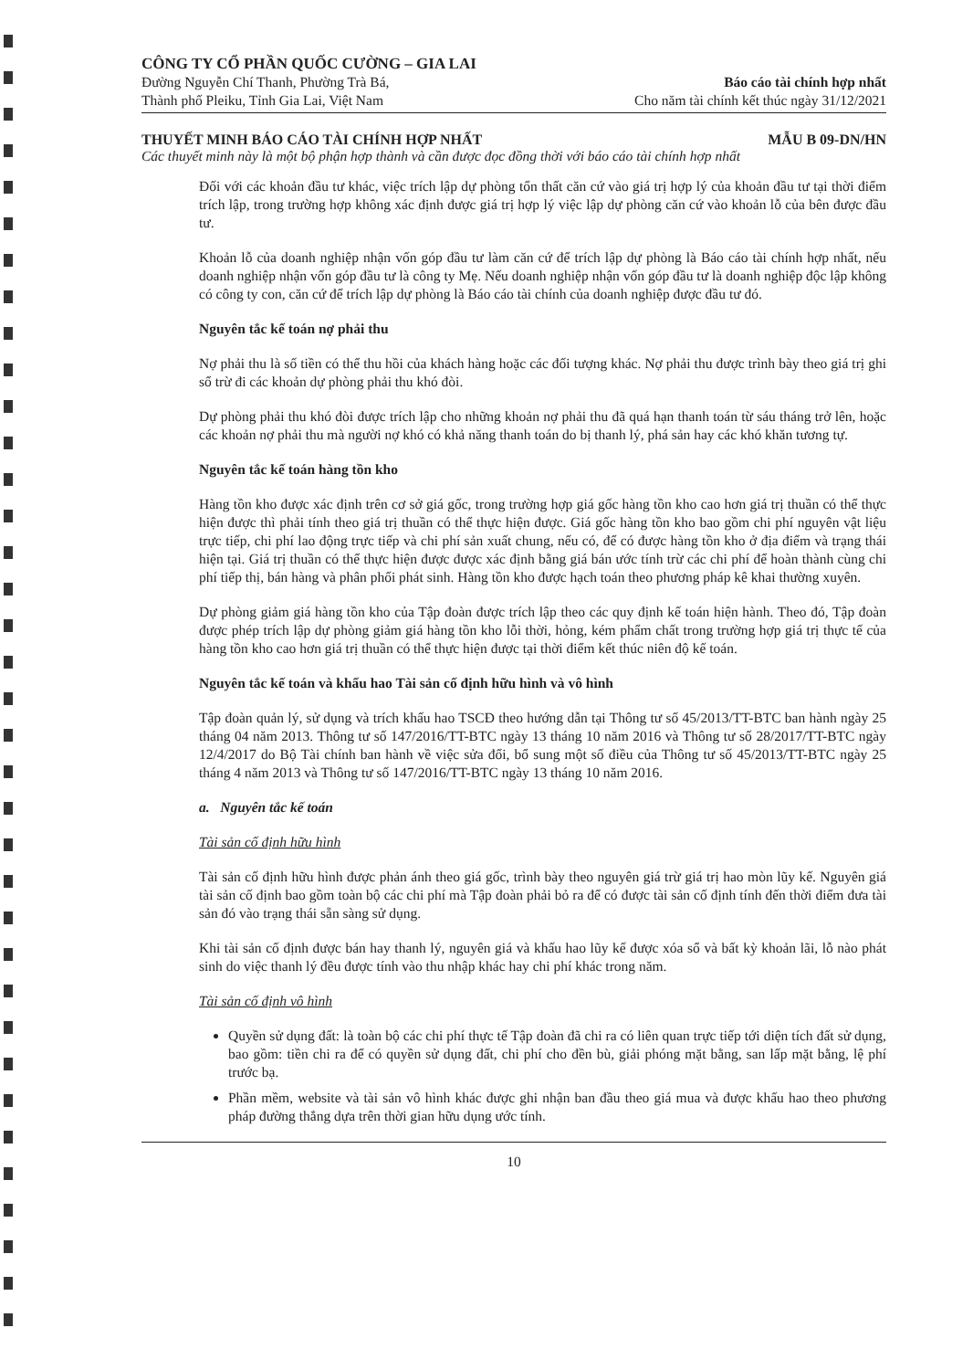CÔNG TY CỔ PHẦN QUỐC CƯỜNG – GIA LAI
Đường Nguyễn Chí Thanh, Phường Trà Bá,
Thành phố Pleiku, Tỉnh Gia Lai, Việt Nam
Báo cáo tài chính hợp nhất
Cho năm tài chính kết thúc ngày 31/12/2021
THUYẾT MINH BÁO CÁO TÀI CHÍNH HỢP NHẤT MẪU B 09-DN/HN
Các thuyết minh này là một bộ phận hợp thành và cần được đọc đồng thời với báo cáo tài chính hợp nhất
Đối với các khoản đầu tư khác, việc trích lập dự phòng tổn thất căn cứ vào giá trị hợp lý của khoản đầu tư tại thời điểm trích lập, trong trường hợp không xác định được giá trị hợp lý việc lập dự phòng căn cứ vào khoản lỗ của bên được đầu tư.
Khoản lỗ của doanh nghiệp nhận vốn góp đầu tư làm căn cứ để trích lập dự phòng là Báo cáo tài chính hợp nhất, nếu doanh nghiệp nhận vốn góp đầu tư là công ty Mẹ. Nếu doanh nghiệp nhận vốn góp đầu tư là doanh nghiệp độc lập không có công ty con, căn cứ để trích lập dự phòng là Báo cáo tài chính của doanh nghiệp được đầu tư đó.
Nguyên tắc kế toán nợ phải thu
Nợ phải thu là số tiền có thể thu hồi của khách hàng hoặc các đối tượng khác. Nợ phải thu được trình bày theo giá trị ghi sổ trừ đi các khoản dự phòng phải thu khó đòi.
Dự phòng phải thu khó đòi được trích lập cho những khoản nợ phải thu đã quá hạn thanh toán từ sáu tháng trở lên, hoặc các khoản nợ phải thu mà người nợ khó có khả năng thanh toán do bị thanh lý, phá sản hay các khó khăn tương tự.
Nguyên tắc kế toán hàng tồn kho
Hàng tồn kho được xác định trên cơ sở giá gốc, trong trường hợp giá gốc hàng tồn kho cao hơn giá trị thuần có thể thực hiện được thì phải tính theo giá trị thuần có thể thực hiện được. Giá gốc hàng tồn kho bao gồm chi phí nguyên vật liệu trực tiếp, chi phí lao động trực tiếp và chi phí sản xuất chung, nếu có, để có được hàng tồn kho ở địa điểm và trạng thái hiện tại. Giá trị thuần có thể thực hiện được được xác định bằng giá bán ước tính trừ các chi phí để hoàn thành cùng chi phí tiếp thị, bán hàng và phân phối phát sinh. Hàng tồn kho được hạch toán theo phương pháp kê khai thường xuyên.
Dự phòng giảm giá hàng tồn kho của Tập đoàn được trích lập theo các quy định kế toán hiện hành. Theo đó, Tập đoàn được phép trích lập dự phòng giảm giá hàng tồn kho lỗi thời, hỏng, kém phẩm chất trong trường hợp giá trị thực tế của hàng tồn kho cao hơn giá trị thuần có thể thực hiện được tại thời điểm kết thúc niên độ kế toán.
Nguyên tắc kế toán và khấu hao Tài sản cố định hữu hình và vô hình
Tập đoàn quản lý, sử dụng và trích khấu hao TSCĐ theo hướng dẫn tại Thông tư số 45/2013/TT-BTC ban hành ngày 25 tháng 04 năm 2013. Thông tư số 147/2016/TT-BTC ngày 13 tháng 10 năm 2016 và Thông tư số 28/2017/TT-BTC ngày 12/4/2017 do Bộ Tài chính ban hành về việc sửa đổi, bổ sung một số điều của Thông tư số 45/2013/TT-BTC ngày 25 tháng 4 năm 2013 và Thông tư số 147/2016/TT-BTC ngày 13 tháng 10 năm 2016.
a. Nguyên tắc kế toán
Tài sản cố định hữu hình
Tài sản cố định hữu hình được phản ánh theo giá gốc, trình bày theo nguyên giá trừ giá trị hao mòn lũy kế. Nguyên giá tài sản cố định bao gồm toàn bộ các chi phí mà Tập đoàn phải bỏ ra để có được tài sản cố định tính đến thời điểm đưa tài sản đó vào trạng thái sẵn sàng sử dụng.
Khi tài sản cố định được bán hay thanh lý, nguyên giá và khấu hao lũy kế được xóa sổ và bất kỳ khoản lãi, lỗ nào phát sinh do việc thanh lý đều được tính vào thu nhập khác hay chi phí khác trong năm.
Tài sản cố định vô hình
Quyền sử dụng đất: là toàn bộ các chi phí thực tế Tập đoàn đã chi ra có liên quan trực tiếp tới diện tích đất sử dụng, bao gồm: tiền chi ra để có quyền sử dụng đất, chi phí cho đền bù, giải phóng mặt bằng, san lấp mặt bằng, lệ phí trước bạ.
Phần mềm, website và tài sản vô hình khác được ghi nhận ban đầu theo giá mua và được khấu hao theo phương pháp đường thẳng dựa trên thời gian hữu dụng ước tính.
10